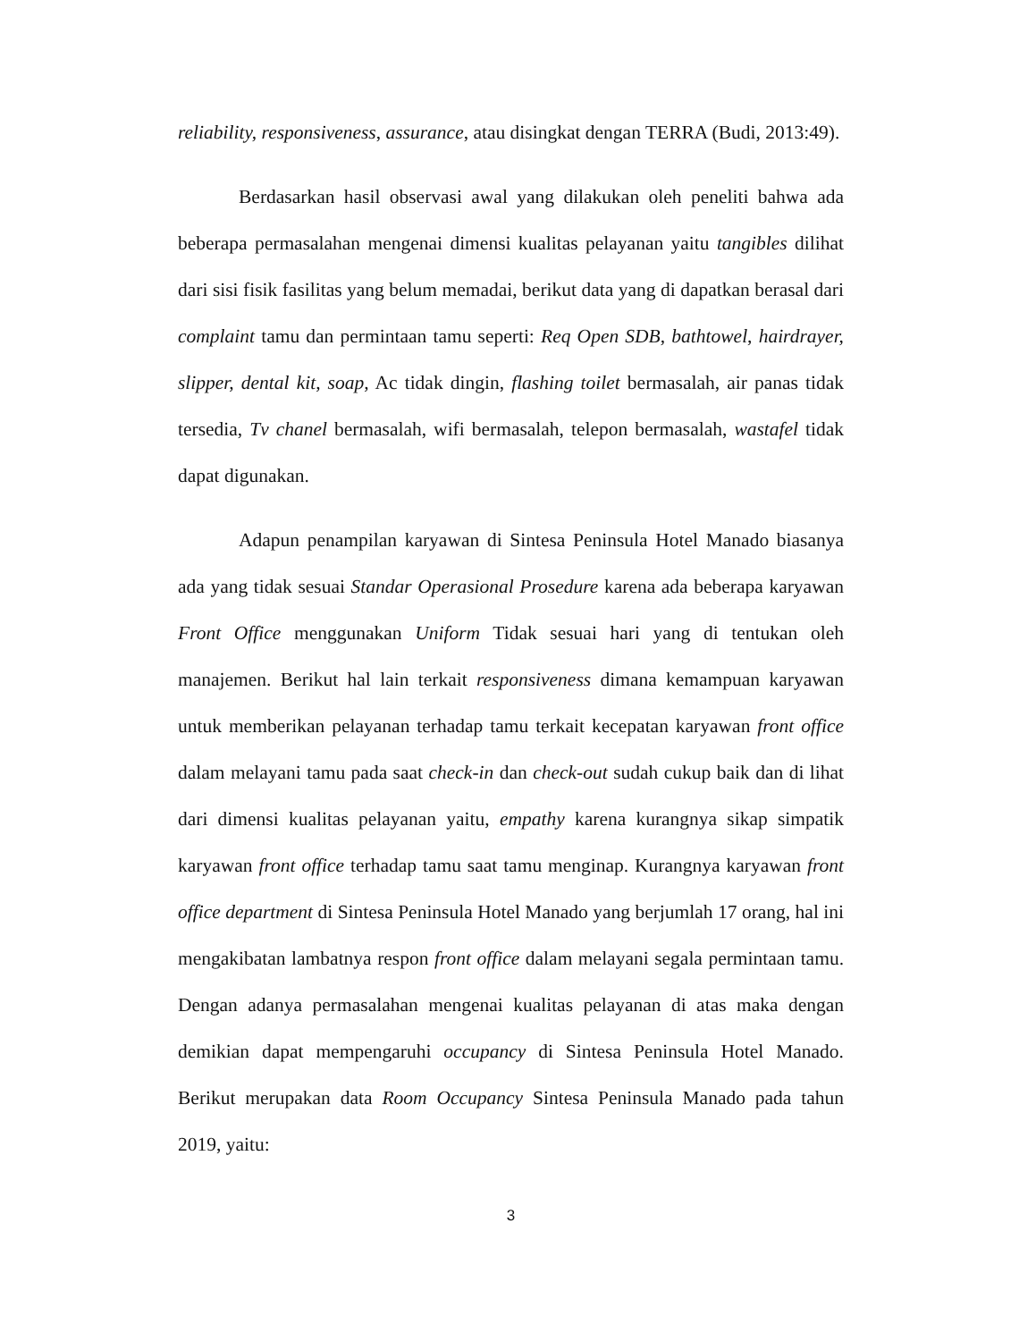reliability, responsiveness, assurance, atau disingkat dengan TERRA (Budi, 2013:49).
Berdasarkan hasil observasi awal yang dilakukan oleh peneliti bahwa ada beberapa permasalahan mengenai dimensi kualitas pelayanan yaitu tangibles dilihat dari sisi fisik fasilitas yang belum memadai, berikut data yang di dapatkan berasal dari complaint tamu dan permintaan tamu seperti: Req Open SDB, bathtowel, hairdrayer, slipper, dental kit, soap, Ac tidak dingin, flashing toilet bermasalah, air panas tidak tersedia, Tv chanel bermasalah, wifi bermasalah, telepon bermasalah, wastafel tidak dapat digunakan.
Adapun penampilan karyawan di Sintesa Peninsula Hotel Manado biasanya ada yang tidak sesuai Standar Operasional Prosedure karena ada beberapa karyawan Front Office menggunakan Uniform Tidak sesuai hari yang di tentukan oleh manajemen. Berikut hal lain terkait responsiveness dimana kemampuan karyawan untuk memberikan pelayanan terhadap tamu terkait kecepatan karyawan front office dalam melayani tamu pada saat check-in dan check-out sudah cukup baik dan di lihat dari dimensi kualitas pelayanan yaitu, empathy karena kurangnya sikap simpatik karyawan front office terhadap tamu saat tamu menginap. Kurangnya karyawan front office department di Sintesa Peninsula Hotel Manado yang berjumlah 17 orang, hal ini mengakibatan lambatnya respon front office dalam melayani segala permintaan tamu. Dengan adanya permasalahan mengenai kualitas pelayanan di atas maka dengan demikian dapat mempengaruhi occupancy di Sintesa Peninsula Hotel Manado. Berikut merupakan data Room Occupancy Sintesa Peninsula Manado pada tahun 2019, yaitu:
3